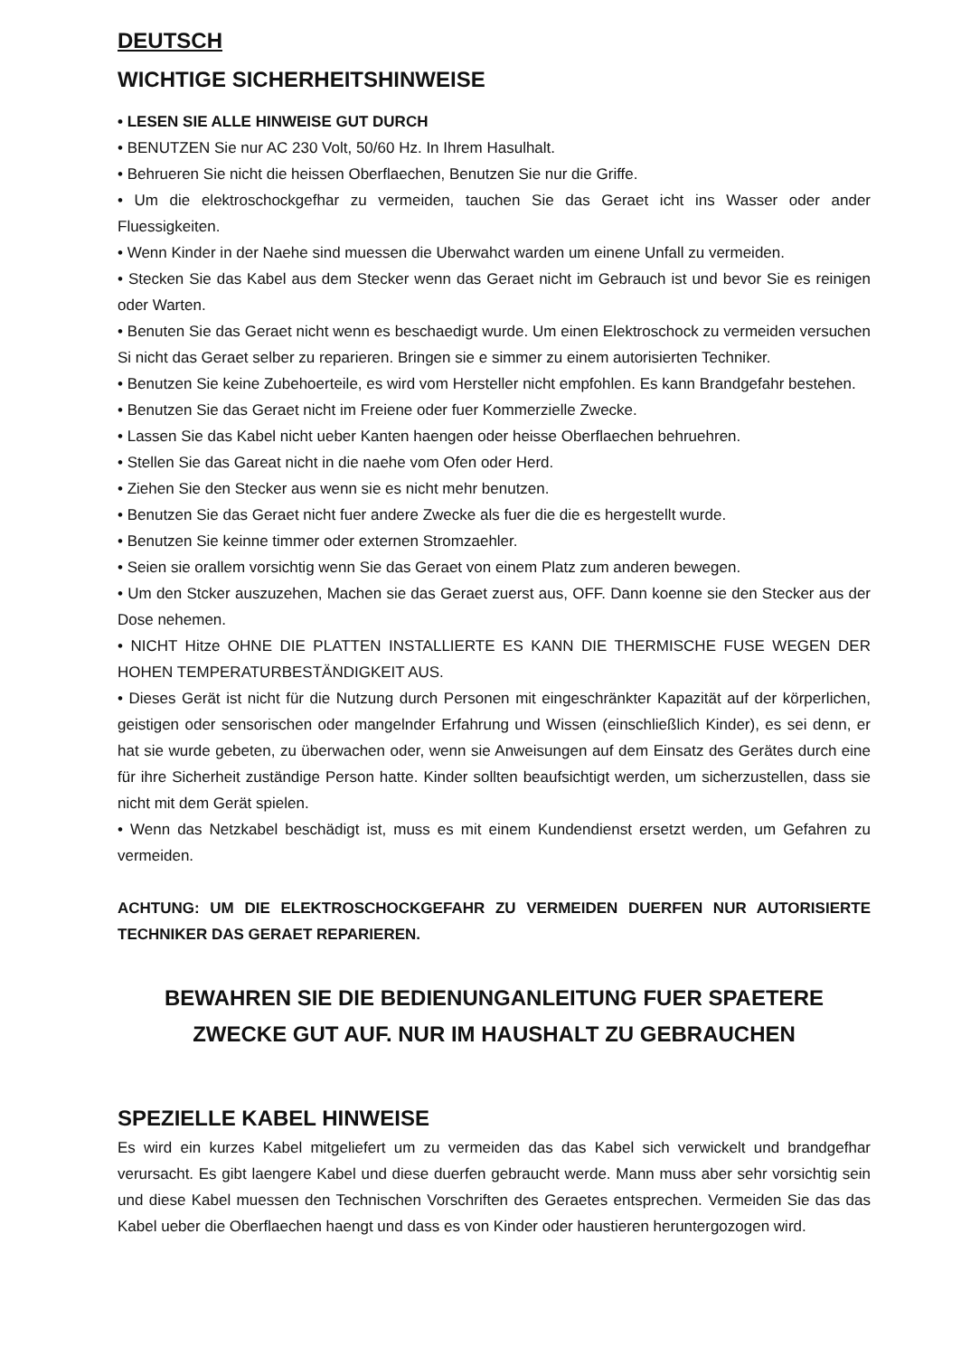DEUTSCH
WICHTIGE SICHERHEITSHINWEISE
• LESEN SIE ALLE HINWEISE GUT DURCH
• BENUTZEN Sie nur AC 230 Volt, 50/60 Hz. In Ihrem Hasulhalt.
• Behrueren Sie nicht die heissen Oberflaechen, Benutzen Sie nur die Griffe.
• Um die elektroschockgefhar zu vermeiden, tauchen Sie das Geraet icht ins Wasser oder ander Fluessigkeiten.
• Wenn Kinder in der Naehe sind muessen die Uberwahct warden um einene Unfall zu vermeiden.
• Stecken Sie das Kabel aus dem Stecker wenn das Geraet nicht im Gebrauch ist und bevor Sie es reinigen oder Warten.
• Benuten Sie das Geraet nicht wenn es beschaedigt wurde. Um einen Elektroschock zu vermeiden versuchen Si nicht das Geraet selber zu reparieren. Bringen sie e simmer zu einem autorisierten Techniker.
• Benutzen Sie keine Zubehoerteile, es wird vom Hersteller nicht empfohlen. Es kann Brandgefahr bestehen.
• Benutzen Sie das Geraet nicht im Freiene oder fuer Kommerzielle Zwecke.
• Lassen Sie das Kabel nicht ueber Kanten haengen oder heisse Oberflaechen behruehren.
• Stellen Sie das Gareat nicht in die naehe vom Ofen oder Herd.
• Ziehen Sie den Stecker aus wenn sie es nicht mehr benutzen.
• Benutzen Sie das Geraet nicht fuer andere Zwecke als fuer die die es hergestellt wurde.
• Benutzen Sie keinne timmer oder externen Stromzaehler.
• Seien sie orallem vorsichtig wenn Sie das Geraet von einem Platz zum anderen bewegen.
• Um den Stcker auszuzehen, Machen sie das Geraet zuerst aus, OFF. Dann koenne sie den Stecker aus der Dose nehemen.
• NICHT Hitze OHNE DIE PLATTEN INSTALLIERTE ES KANN DIE THERMISCHE FUSE WEGEN DER HOHEN TEMPERATURBESTÄNDIGKEIT AUS.
• Dieses Gerät ist nicht für die Nutzung durch Personen mit eingeschränkter Kapazität auf der körperlichen, geistigen oder sensorischen oder mangelnder Erfahrung und Wissen (einschließlich Kinder), es sei denn, er hat sie wurde gebeten, zu überwachen oder, wenn sie Anweisungen auf dem Einsatz des Gerätes durch eine für ihre Sicherheit zuständige Person hatte. Kinder sollten beaufsichtigt werden, um sicherzustellen, dass sie nicht mit dem Gerät spielen.
• Wenn das Netzkabel beschädigt ist, muss es mit einem Kundendienst ersetzt werden, um Gefahren zu vermeiden.
ACHTUNG: UM DIE ELEKTROSCHOCKGEFAHR ZU VERMEIDEN DUERFEN NUR AUTORISIERTE TECHNIKER DAS GERAET REPARIEREN.
BEWAHREN SIE DIE BEDIENUNGANLEITUNG FUER SPAETERE
ZWECKE GUT AUF. NUR IM HAUSHALT ZU GEBRAUCHEN
SPEZIELLE KABEL HINWEISE
Es wird ein kurzes Kabel mitgeliefert um zu vermeiden das das Kabel sich verwickelt und brandgefhar verursacht. Es gibt laengere Kabel und diese duerfen gebraucht werde. Mann muss aber sehr vorsichtig sein und diese Kabel muessen den Technischen Vorschriften des Geraetes entsprechen. Vermeiden Sie das das Kabel ueber die Oberflaechen haengt und dass es von Kinder oder haustieren heruntergozogen wird.